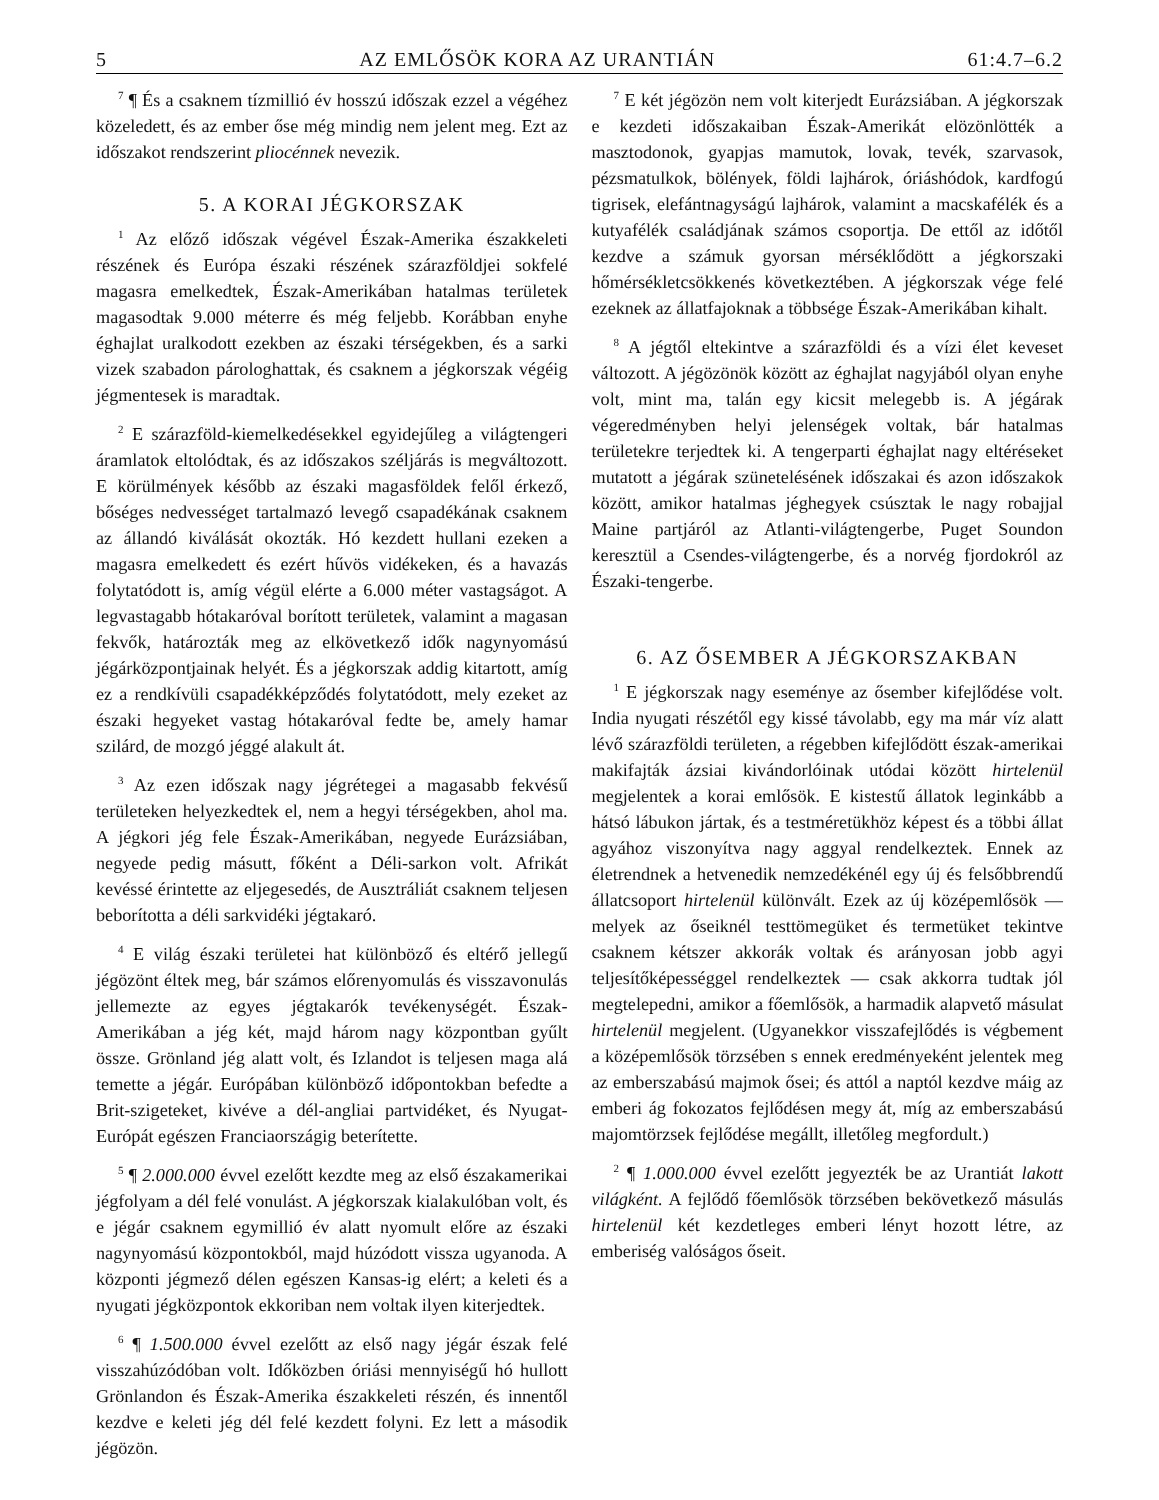5 AZ EMLŐSÖK KORA AZ URANTIÁN 61:4.7–6.2
<sup>7</sup> ¶ És a csaknem tízmillió év hosszú időszak ezzel a végéhez közeledett, és az ember őse még mindig nem jelent meg. Ezt az időszakot rendszerint pliocénnek nevezik.
5. A KORAI JÉGKORSZAK
<sup>1</sup> Az előző időszak végével Észak-Amerika északkeleti részének és Európa északi részének szárazföldjei sokfelé magasra emelkedtek, Észak-Amerikában hatalmas területek magasodtak 9.000 méterre és még feljebb. Korábban enyhe éghajlat uralkodott ezekben az északi térségekben, és a sarki vizek szabadon párologhattak, és csaknem a jégkorszak végéig jégmentesek is maradtak.
<sup>2</sup> E szárazföld-kiemelkedésekkel egyidejűleg a világtengeri áramlatok eltolódtak, és az időszakos széljárás is megváltozott. E körülmények később az északi magasföldek felől érkező, bőséges nedvességet tartalmazó levegő csapadékának csaknem az állandó kiválását okozták. Hó kezdett hullani ezeken a magasra emelkedett és ezért hűvös vidékeken, és a havazás folytatódott is, amíg végül elérte a 6.000 méter vastagságot. A legvastagabb hótakaróval borított területek, valamint a magasan fekvők, határozták meg az elkövetkező idők nagynyomású jégárközpontjainak helyét. És a jégkorszak addig kitartott, amíg ez a rendkívüli csapadékképződés folytatódott, mely ezeket az északi hegyeket vastag hótakaróval fedte be, amely hamar szilárd, de mozgó jéggé alakult át.
<sup>3</sup> Az ezen időszak nagy jégrétegei a magasabb fekvésű területeken helyezkedtek el, nem a hegyi térségekben, ahol ma. A jégkori jég fele Észak-Amerikában, negyede Eurázsiában, negyede pedig másutt, főként a Déli-sarkon volt. Afrikát kevéssé érintette az eljegesedés, de Ausztráliát csaknem teljesen beborította a déli sarkvidéki jégtakaró.
<sup>4</sup> E világ északi területei hat különböző és eltérő jellegű jégözönt éltek meg, bár számos előrenyomulás és visszavonulás jellemezte az egyes jégtakarók tevékenységét. Észak-Amerikában a jég két, majd három nagy központban gyűlt össze. Grönland jég alatt volt, és Izlandot is teljesen maga alá temette a jégár. Európában különböző időpontokban befedte a Brit-szigeteket, kivéve a dél-angliai partvidéket, és Nyugat-Európát egészen Franciaországig beterítette.
<sup>5</sup> ¶ 2.000.000 évvel ezelőtt kezdte meg az első északamerikai jégfolyam a dél felé vonulást. A jégkorszak kialakulóban volt, és e jégár csaknem egymillió év alatt nyomult előre az északi nagynyomású központokból, majd húzódott vissza ugyanoda. A központi jégmező délen egészen Kansas-ig elért; a keleti és a nyugati jégközpontok ekkoriban nem voltak ilyen kiterjedtek.
<sup>6</sup> ¶ 1.500.000 évvel ezelőtt az első nagy jégár észak felé visszahúzódóban volt. Időközben óriási mennyiségű hó hullott Grönlandon és Észak-Amerika északkeleti részén, és innentől kezdve e keleti jég dél felé kezdett folyni. Ez lett a második jégözön.
<sup>7</sup> E két jégözön nem volt kiterjedt Eurázsiában. A jégkorszak e kezdeti időszakaiban Észak-Amerikát elözönlötték a masztodonok, gyapjas mamutok, lovak, tevék, szarvasok, pézsmatulkok, bölények, földi lajhárok, óriáshódok, kardfogú tigrisek, elefántnagyságú lajhárok, valamint a macskafélék és a kutyafélék családjának számos csoportja. De ettől az időtől kezdve a számuk gyorsan mérséklődött a jégkorszaki hőmérsékletcsökkenés következtében. A jégkorszak vége felé ezeknek az állatfajoknak a többsége Észak-Amerikában kihalt.
<sup>8</sup> A jégtől eltekintve a szárazföldi és a vízi élet keveset változott. A jégözönök között az éghajlat nagyjából olyan enyhe volt, mint ma, talán egy kicsit melegebb is. A jégárak végeredményben helyi jelenségek voltak, bár hatalmas területekre terjedtek ki. A tengerparti éghajlat nagy eltéréseket mutatott a jégárak szünetelésének időszakai és azon időszakok között, amikor hatalmas jéghegyek csúsztak le nagy robajjal Maine partjáról az Atlanti-világtengerbe, Puget Soundon keresztül a Csendes-világtengerbe, és a norvég fjordokról az Északi-tengerbe.
6. AZ ŐSEMBER A JÉGKORSZAKBAN
<sup>1</sup> E jégkorszak nagy eseménye az ősember kifejlődése volt. India nyugati részétől egy kissé távolabb, egy ma már víz alatt lévő szárazföldi területen, a régebben kifejlődött észak-amerikai makifajták ázsiai kivándorlóinak utódai között hirtelenül megjelentek a korai emlősök. E kistestű állatok leginkább a hátsó lábukon jártak, és a testméretükhöz képest és a többi állat agyához viszonyítva nagy aggyal rendelkeztek. Ennek az életrendnek a hetvenedik nemzedékénél egy új és felsőbbrendű állatcsoport hirtelenül különvált. Ezek az új középemlősök — melyek az őseiknél testtömegüket és termetüket tekintve csaknem kétszer akkorák voltak és arányosan jobb agyi teljesítőképességgel rendelkeztek — csak akkorra tudtak jól megtelepedni, amikor a főemlősök, a harmadik alapvető másulat hirtelenül megjelent. (Ugyanekkor visszafejlődés is végbement a középemlősök törzsében s ennek eredményeként jelentek meg az emberszabású majmok ősei; és attól a naptól kezdve máig az emberi ág fokozatos fejlődésen megy át, míg az emberszabású majomtörzsek fejlődése megállt, illetőleg megfordult.)
<sup>2</sup> ¶ 1.000.000 évvel ezelőtt jegyezték be az Urantiát lakott világként. A fejlődő főemlősök törzsében bekövetkező másulás hirtelenül két kezdetleges emberi lényt hozott létre, az emberiség valóságos őseit.